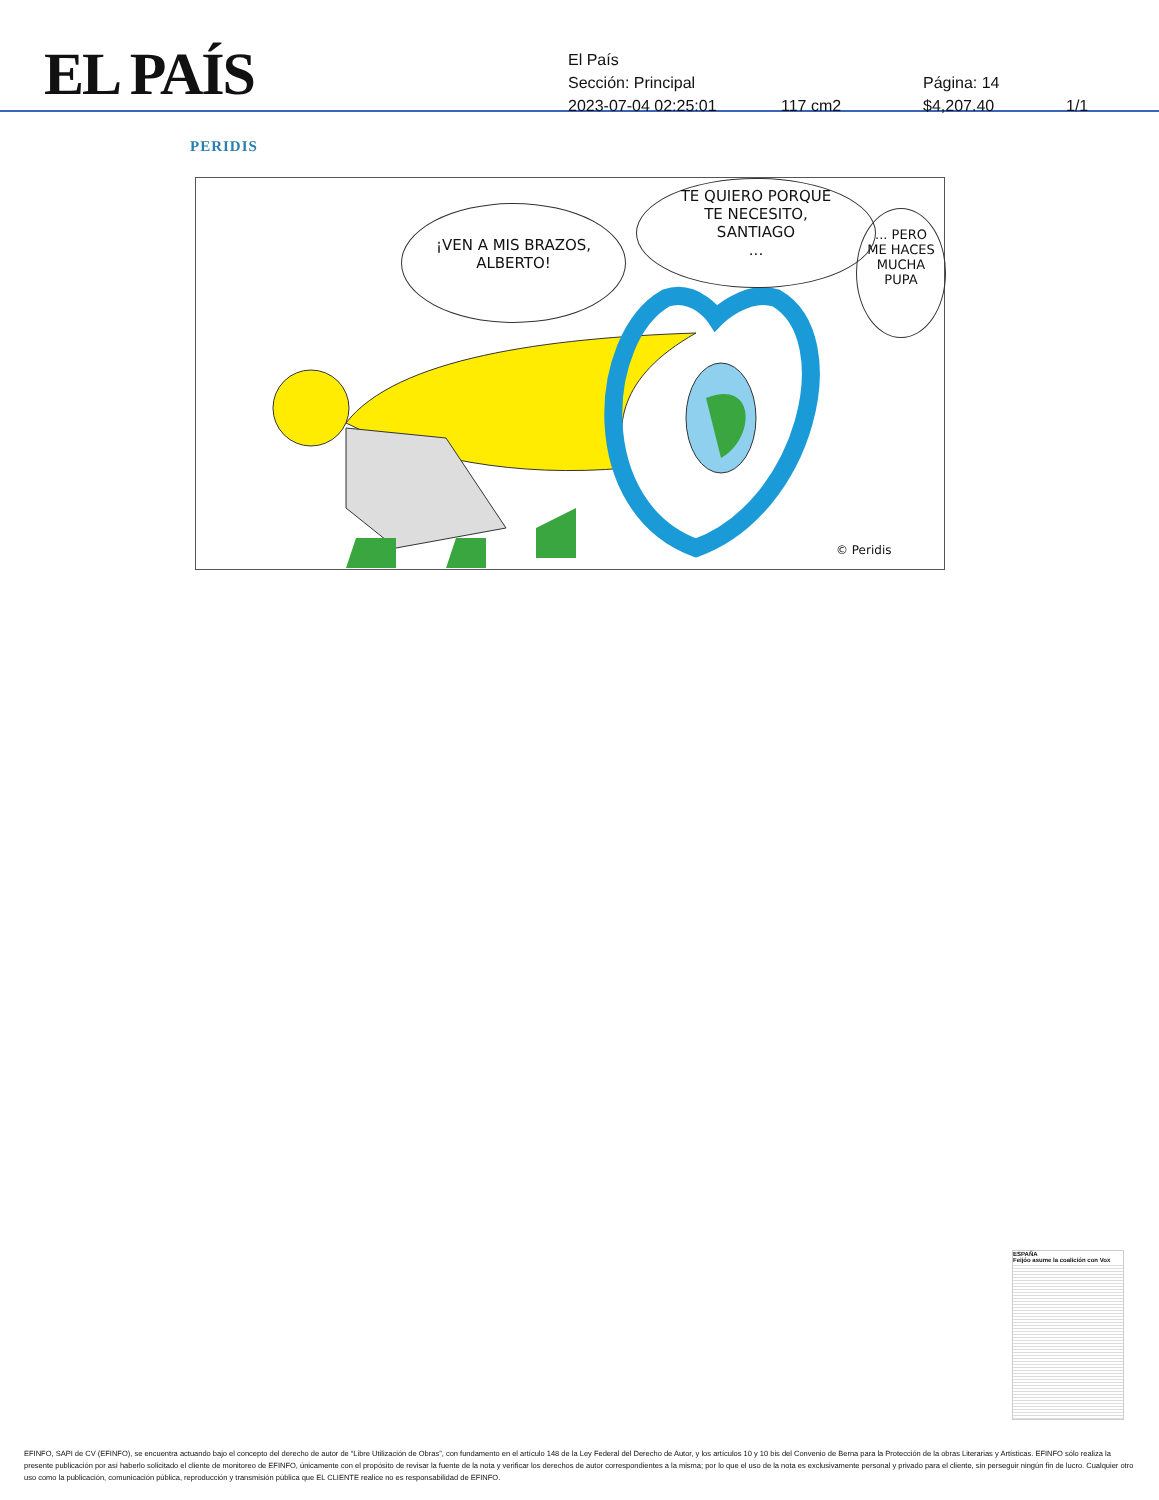EL PAÍS
El País
Sección: Principal Página: 14
2023-07-04 02:25:01 117 cm2 $4,207.40 1/1
PERIDIS
¡VEN A MIS BRAZOS,
ALBERTO!
TE QUIERO PORQUE
TE NECESITO,
SANTIAGO
...
... PERO
ME HACES
MUCHA
PUPA
© Peridis
ESPAÑA
Feijóo asume la coalición con Vox
EFINFO, SAPI de CV (EFINFO), se encuentra actuando bajo el concepto del derecho de autor de “Libre Utilización de Obras”, con fundamento en el artículo 148 de la Ley Federal del Derecho de Autor, y los artículos 10 y 10 bis del Convenio de Berna para la Protección de la obras Literarias y Artísticas. EFINFO sólo realiza la presente publicación por así haberlo solicitado el cliente de monitoreo de EFINFO, únicamente con el propósito de revisar la fuente de la nota y verificar los derechos de autor correspondientes a la misma; por lo que el uso de la nota es exclusivamente personal y privado para el cliente, sin perseguir ningún fin de lucro. Cualquier otro uso como la publicación, comunicación pública, reproducción y transmisión pública que EL CLIENTE realice no es responsabilidad de EFINFO.